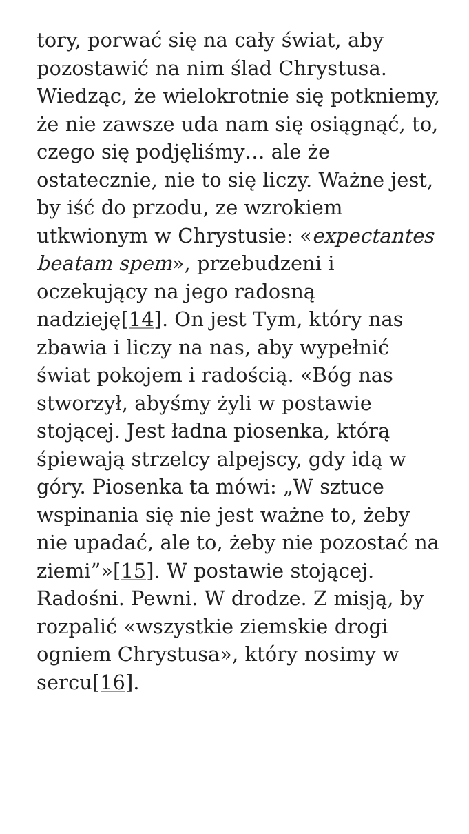tory, porwać się na cały świat, aby pozostawić na nim ślad Chrystusa. Wiedząc, że wielokrotnie się potkniemy, że nie zawsze uda nam się osiągnąć, to, czego się podjęliśmy… ale że ostatecznie, nie to się liczy. Ważne jest, by iść do przodu, ze wzrokiem utkwionym w Chrystusie: «expectantes beatam spem», przebudzeni i oczekujący na jego radosną nadzieję[14]. On jest Tym, który nas zbawia i liczy na nas, aby wypełnić świat pokojem i radością. «Bóg nas stworzył, abyśmy żyli w postawie stojącej. Jest ładna piosenka, którą śpiewają strzelcy alpejscy, gdy idą w góry. Piosenka ta mówi: „W sztuce wspinania się nie jest ważne to, żeby nie upadać, ale to, żeby nie pozostać na ziemi”»[15]. W postawie stojącej. Radośni. Pewni. W drodze. Z misją, by rozpalić «wszystkie ziemskie drogi ogniem Chrystusa», który nosimy w sercu[16].